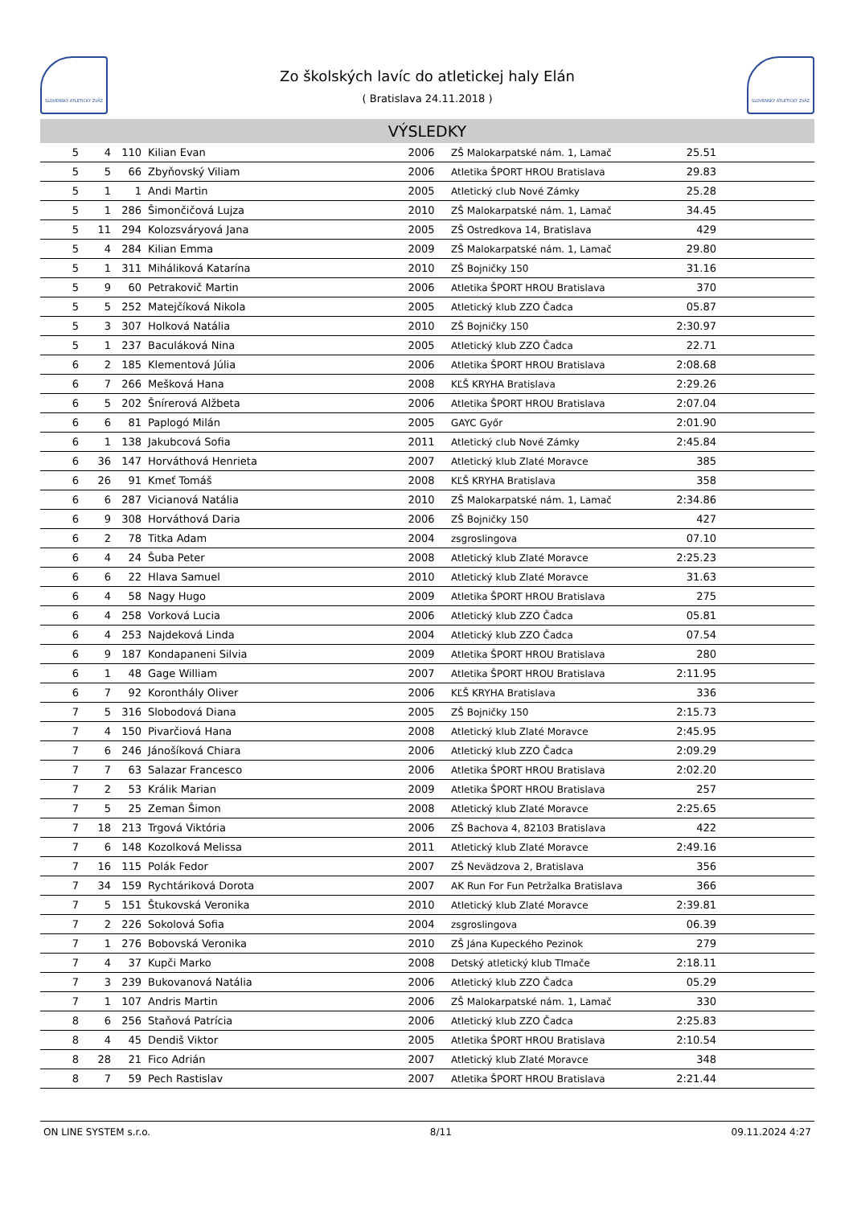SLOVENSKÝ ATLETICKÝ ZVÄZ
Zo školských lavíc do atletickej haly Elán
( Bratislava 24.11.2018 )
SLOVENSKÝ ATLETICKÝ ZVÄZ
VÝSLEDKY
| 5 | 4 | 110 | Kilian Evan | 2006 | ZŠ Malokarpatské nám. 1, Lamač | 25.51 | |
| 5 | 5 | 66 | Zbyňovský Viliam | 2006 | Atletika ŠPORT HROU Bratislava | 29.83 | |
| 5 | 1 | 1 | Andi Martin | 2005 | Atletický club Nové Zámky | 25.28 | |
| 5 | 1 | 286 | Šimončičová Lujza | 2010 | ZŠ Malokarpatské nám. 1, Lamač | 34.45 | |
| 5 | 11 | 294 | Kolozsváryová Jana | 2005 | ZŠ Ostredkova 14, Bratislava | 429 | |
| 5 | 4 | 284 | Kilian Emma | 2009 | ZŠ Malokarpatské nám. 1, Lamač | 29.80 | |
| 5 | 1 | 311 | Miháliková Katarína | 2010 | ZŠ Bojničky 150 | 31.16 | |
| 5 | 9 | 60 | Petrakovič Martin | 2006 | Atletika ŠPORT HROU Bratislava | 370 | |
| 5 | 5 | 252 | Matejčíková Nikola | 2005 | Atletický klub ZZO Čadca | 05.87 | |
| 5 | 3 | 307 | Holková Natália | 2010 | ZŠ Bojničky 150 | 2:30.97 | |
| 5 | 1 | 237 | Baculáková Nina | 2005 | Atletický klub ZZO Čadca | 22.71 | |
| 6 | 2 | 185 | Klementová Júlia | 2006 | Atletika ŠPORT HROU Bratislava | 2:08.68 | |
| 6 | 7 | 266 | Mešková Hana | 2008 | KĽŠ KRYHA Bratislava | 2:29.26 | |
| 6 | 5 | 202 | Šnírerová Alžbeta | 2006 | Atletika ŠPORT HROU Bratislava | 2:07.04 | |
| 6 | 6 | 81 | Paplogó Milán | 2005 | GAYC Győr | 2:01.90 | |
| 6 | 1 | 138 | Jakubcová Sofia | 2011 | Atletický club Nové Zámky | 2:45.84 | |
| 6 | 36 | 147 | Horváthová Henrieta | 2007 | Atletický klub Zlaté Moravce | 385 | |
| 6 | 26 | 91 | Kmeť Tomáš | 2008 | KĽŠ KRYHA Bratislava | 358 | |
| 6 | 6 | 287 | Vicianová Natália | 2010 | ZŠ Malokarpatské nám. 1, Lamač | 2:34.86 | |
| 6 | 9 | 308 | Horváthová Daria | 2006 | ZŠ Bojničky 150 | 427 | |
| 6 | 2 | 78 | Titka Adam | 2004 | zsgroslingova | 07.10 | |
| 6 | 4 | 24 | Šuba Peter | 2008 | Atletický klub Zlaté Moravce | 2:25.23 | |
| 6 | 6 | 22 | Hlava Samuel | 2010 | Atletický klub Zlaté Moravce | 31.63 | |
| 6 | 4 | 58 | Nagy Hugo | 2009 | Atletika ŠPORT HROU Bratislava | 275 | |
| 6 | 4 | 258 | Vorková Lucia | 2006 | Atletický klub ZZO Čadca | 05.81 | |
| 6 | 4 | 253 | Najdeková Linda | 2004 | Atletický klub ZZO Čadca | 07.54 | |
| 6 | 9 | 187 | Kondapaneni Silvia | 2009 | Atletika ŠPORT HROU Bratislava | 280 | |
| 6 | 1 | 48 | Gage William | 2007 | Atletika ŠPORT HROU Bratislava | 2:11.95 | |
| 6 | 7 | 92 | Koronthály Oliver | 2006 | KĽŠ KRYHA Bratislava | 336 | |
| 7 | 5 | 316 | Slobodová Diana | 2005 | ZŠ Bojničky 150 | 2:15.73 | |
| 7 | 4 | 150 | Pivarčiová Hana | 2008 | Atletický klub Zlaté Moravce | 2:45.95 | |
| 7 | 6 | 246 | Jánošíková Chiara | 2006 | Atletický klub ZZO Čadca | 2:09.29 | |
| 7 | 7 | 63 | Salazar Francesco | 2006 | Atletika ŠPORT HROU Bratislava | 2:02.20 | |
| 7 | 2 | 53 | Králik Marian | 2009 | Atletika ŠPORT HROU Bratislava | 257 | |
| 7 | 5 | 25 | Zeman Šimon | 2008 | Atletický klub Zlaté Moravce | 2:25.65 | |
| 7 | 18 | 213 | Trgová Viktória | 2006 | ZŠ Bachova 4, 82103 Bratislava | 422 | |
| 7 | 6 | 148 | Kozolková Melissa | 2011 | Atletický klub Zlaté Moravce | 2:49.16 | |
| 7 | 16 | 115 | Polák Fedor | 2007 | ZŠ Nevädzova 2, Bratislava | 356 | |
| 7 | 34 | 159 | Rychtáriková Dorota | 2007 | AK Run For Fun Petržalka Bratislava | 366 | |
| 7 | 5 | 151 | Štukovská Veronika | 2010 | Atletický klub Zlaté Moravce | 2:39.81 | |
| 7 | 2 | 226 | Sokolová Sofia | 2004 | zsgroslingova | 06.39 | |
| 7 | 1 | 276 | Bobovská Veronika | 2010 | ZŠ Jána Kupeckého Pezinok | 279 | |
| 7 | 4 | 37 | Kupči Marko | 2008 | Detský atletický klub Tlmače | 2:18.11 | |
| 7 | 3 | 239 | Bukovanová Natália | 2006 | Atletický klub ZZO Čadca | 05.29 | |
| 7 | 1 | 107 | Andris Martin | 2006 | ZŠ Malokarpatské nám. 1, Lamač | 330 | |
| 8 | 6 | 256 | Staňová Patrícia | 2006 | Atletický klub ZZO Čadca | 2:25.83 | |
| 8 | 4 | 45 | Dendiš Viktor | 2005 | Atletika ŠPORT HROU Bratislava | 2:10.54 | |
| 8 | 28 | 21 | Fico Adrián | 2007 | Atletický klub Zlaté Moravce | 348 | |
| 8 | 7 | 59 | Pech Rastislav | 2007 | Atletika ŠPORT HROU Bratislava | 2:21.44 | |
ON LINE SYSTEM s.r.o. 8/11 09.11.2024 4:27